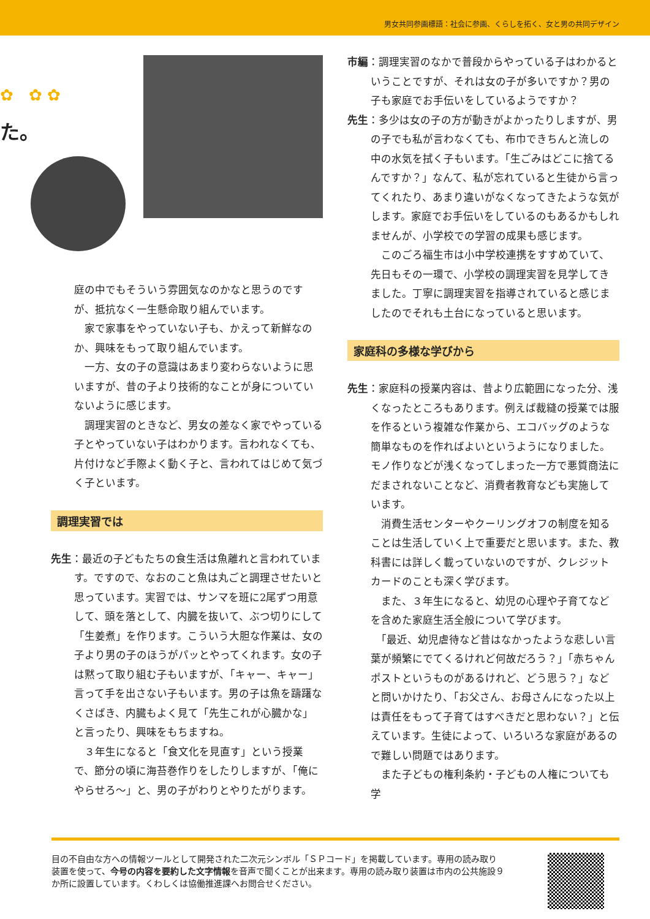男女共同参画標語：社会に参画、くらしを拓く、女と男の共同デザイン
た。
✿ ✿ ✿
庭の中でもそういう雰囲気なのかなと思うのですが、抵抗なく一生懸命取り組んでいます。
　家で家事をやっていない子も、かえって新鮮なのか、興味をもって取り組んでいます。
　一方、女の子の意識はあまり変わらないように思いますが、昔の子より技術的なことが身についていないように感じます。
　調理実習のときなど、男女の差なく家でやっている子とやっていない子はわかります。言われなくても、片付けなど手際よく動く子と、言われてはじめて気づく子といます。
調理実習では
先生：最近の子どもたちの食生活は魚離れと言われています。ですので、なおのこと魚は丸ごと調理させたいと思っています。実習では、サンマを班に2尾ずつ用意して、頭を落として、内臓を抜いて、ぶつ切りにして「生姜煮」を作ります。こういう大胆な作業は、女の子より男の子のほうがパッとやってくれます。女の子は黙って取り組む子もいますが、「キャー、キャー」言って手を出さない子もいます。男の子は魚を躊躇なくさばき、内臓もよく見て「先生これが心臓かな」と言ったり、興味をもちますね。
　３年生になると「食文化を見直す」という授業で、節分の頃に海苔巻作りをしたりしますが、「俺にやらせろ～」と、男の子がわりとやりたがります。
市編：調理実習のなかで普段からやっている子はわかるということですが、それは女の子が多いですか？男の子も家庭でお手伝いをしているようですか？
先生：多少は女の子の方が動きがよかったりしますが、男の子でも私が言わなくても、布巾できちんと流しの中の水気を拭く子もいます。「生ごみはどこに捨てるんですか？」なんて、私が忘れていると生徒から言ってくれたり、あまり違いがなくなってきたような気がします。家庭でお手伝いをしているのもあるかもしれませんが、小学校での学習の成果も感じます。
　このごろ福生市は小中学校連携をすすめていて、先日もその一環で、小学校の調理実習を見学してきました。丁寧に調理実習を指導されていると感じましたのでそれも土台になっていると思います。
家庭科の多様な学びから
先生：家庭科の授業内容は、昔より広範囲になった分、浅くなったところもあります。例えば裁縫の授業では服を作るという複雑な作業から、エコバッグのような簡単なものを作ればよいというようになりました。モノ作りなどが浅くなってしまった一方で悪質商法にだまされないことなど、消費者教育なども実施しています。
　消費生活センターやクーリングオフの制度を知ることは生活していく上で重要だと思います。また、教科書には詳しく載っていないのですが、クレジットカードのことも深く学びます。
　また、３年生になると、幼児の心理や子育てなどを含めた家庭生活全般について学びます。
　「最近、幼児虐待など昔はなかったような悲しい言葉が頻繁にでてくるけれど何故だろう？」「赤ちゃんポストというものがあるけれど、どう思う？」などと問いかけたり、「お父さん、お母さんになった以上は責任をもって子育てはすべきだと思わない？」と伝えています。生徒によって、いろいろな家庭があるので難しい問題ではあります。
　また子どもの権利条約・子どもの人権についても学
目の不自由な方への情報ツールとして開発された二次元シンボル「ＳＰコード」を掲載しています。専用の読み取り装置を使って、今号の内容を要約した文字情報を音声で聞くことが出来ます。専用の読み取り装置は市内の公共施設９か所に設置しています。くわしくは協働推進課へお問合せください。